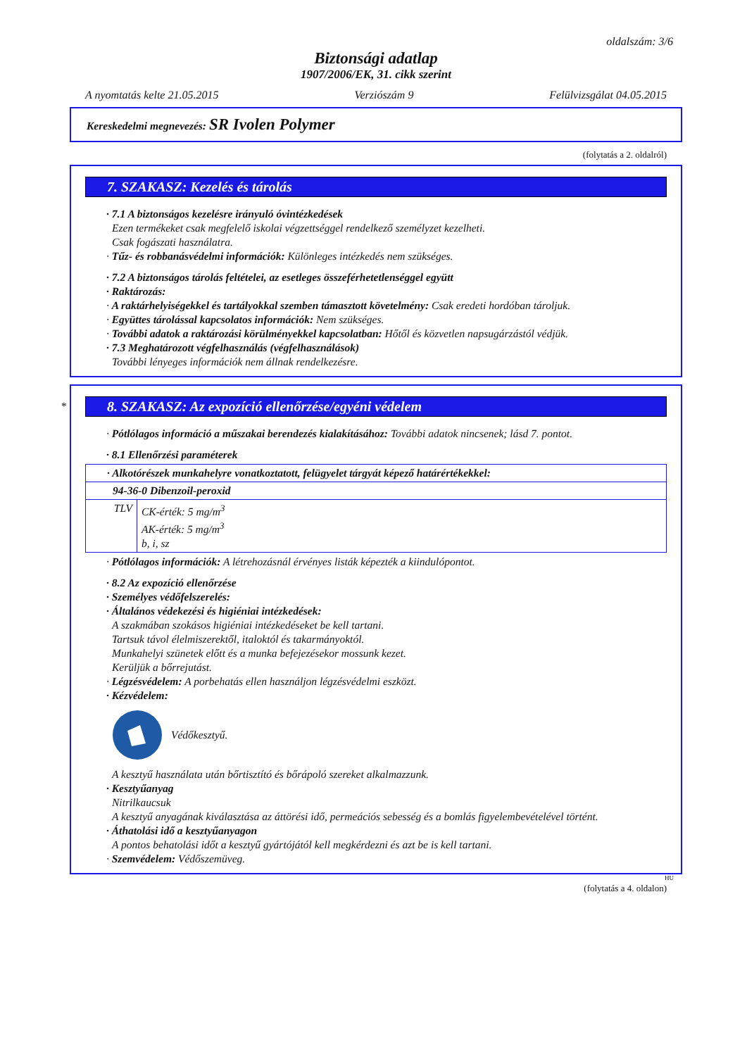oldalszám: 3/6
Biztonsági adatlap
1907/2006/EK, 31. cikk szerint
A nyomtatás kelte 21.05.2015 Verziószám 9 Felülvizsgálat 04.05.2015
Kereskedelmi megnevezés: SR Ivolen Polymer
(folytatás a 2. oldalról)
7. SZAKASZ: Kezelés és tárolás
· 7.1 A biztonságos kezelésre irányuló óvintézkedések
Ezen termékeket csak megfelelő iskolai végzettséggel rendelkező személyzet kezelheti.
Csak fogászati használatra.
· Tűz- és robbanásvédelmi információk: Különleges intézkedés nem szükséges.
· 7.2 A biztonságos tárolás feltételei, az esetleges összeférhetetlenséggel együtt
· Raktározás:
· A raktárhelyiségekkel és tartályokkal szemben támasztott követelmény: Csak eredeti hordóban tároljuk.
· Együttes tárolással kapcsolatos információk: Nem szükséges.
· További adatok a raktározási körülményekkel kapcsolatban: Hőtől és közvetlen napsugárzástól védjük.
· 7.3 Meghatározott végfelhasználás (végfelhasználások)
További lényeges információk nem állnak rendelkezésre.
*
8. SZAKASZ: Az expozíció ellenőrzése/egyéni védelem
· Pótlólagos információ a műszakai berendezés kialakításához: További adatok nincsenek; lásd 7. pontot.
· 8.1 Ellenőrzési paraméterek
| · Alkotórészek munkahelyre vonatkoztatott, felügyelet tárgyát képező határértékekkel: | |
| 94-36-0 Dibenzoil-peroxid | |
| TLV | CK-érték: 5 mg/m<sup>3</sup> AK-érték: 5 mg/m<sup>3</sup> b, i, sz |
· Pótlólagos információk: A létrehozásnál érvényes listák képezték a kiindulópontot.
· 8.2 Az expozíció ellenőrzése
· Személyes védőfelszerelés:
· Általános védekezési és higiéniai intézkedések:
A szakmában szokásos higiéniai intézkedéseket be kell tartani.
Tartsuk távol élelmiszerektől, italoktól és takarmányoktól.
Munkahelyi szünetek előtt és a munka befejezésekor mossunk kezet.
Kerüljük a bőrrejutást.
· Légzésvédelem: A porbehatás ellen használjon légzésvédelmi eszközt.
· Kézvédelem:
Védőkesztyű.
A kesztyű használata után bőrtisztító és bőrápoló szereket alkalmazzunk.
· Kesztyűanyag
Nitrilkaucsuk
A kesztyű anyagának kiválasztása az áttörési idő, permeációs sebesség és a bomlás figyelembevételével történt.
· Áthatolási idő a kesztyűanyagon
A pontos behatolási időt a kesztyű gyártójától kell megkérdezni és azt be is kell tartani.
· Szemvédelem: Védőszemüveg.
HU
(folytatás a 4. oldalon)